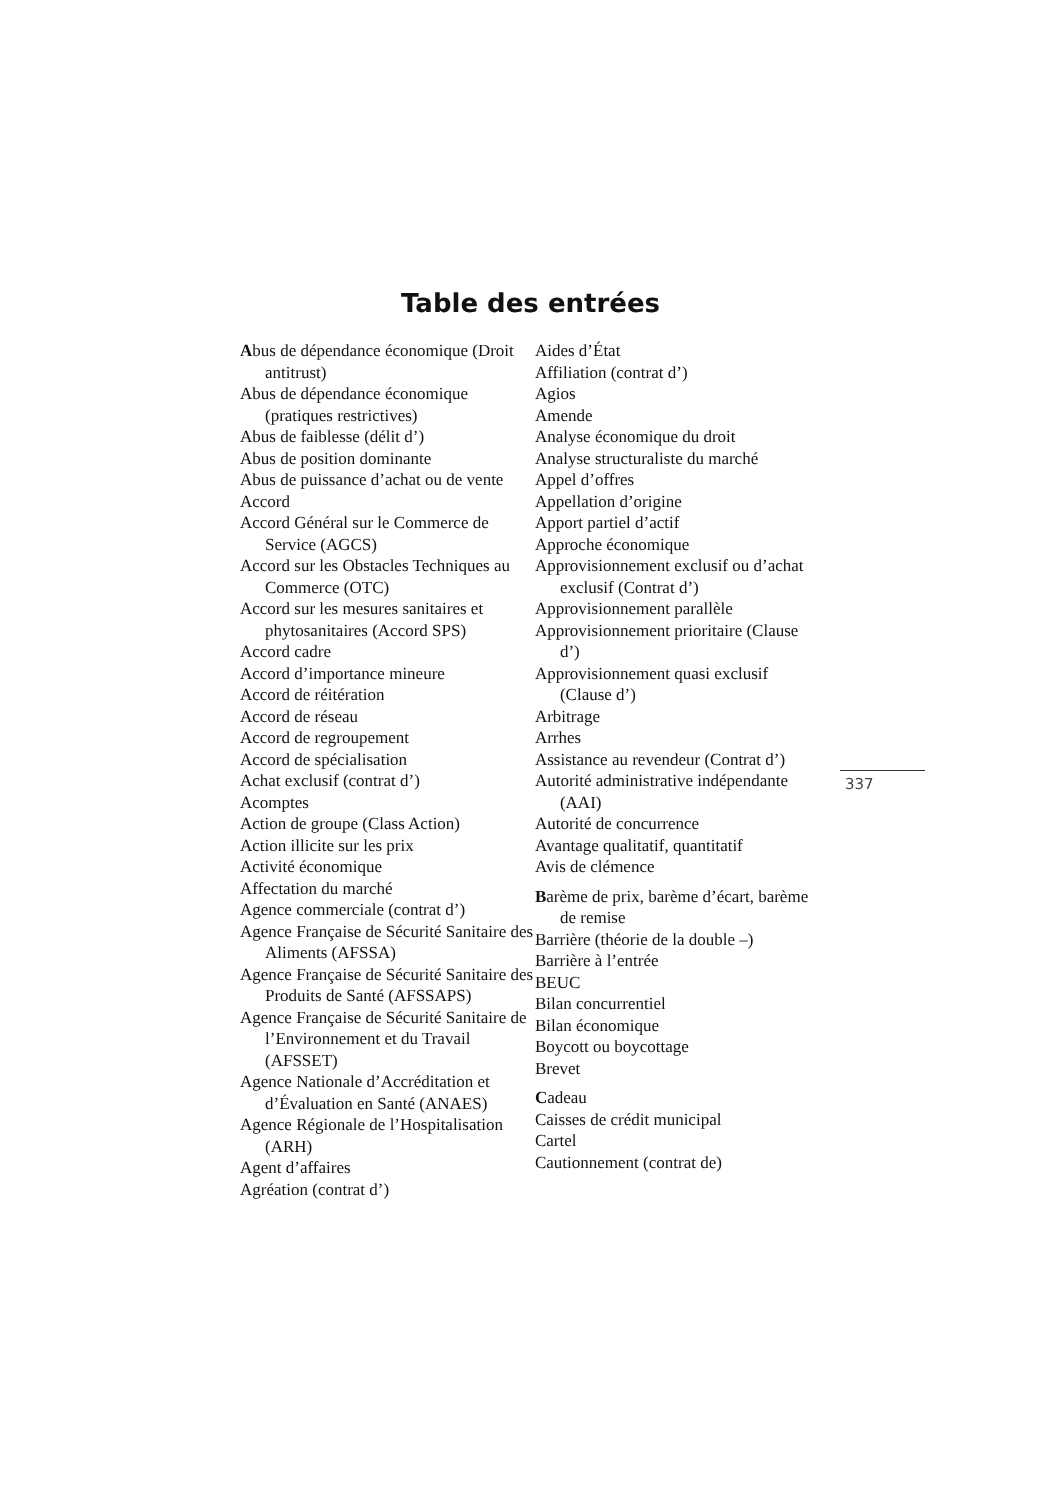Table des entrées
Abus de dépendance économique (Droit antitrust)
Abus de dépendance économique (pratiques restrictives)
Abus de faiblesse (délit d’)
Abus de position dominante
Abus de puissance d’achat ou de vente
Accord
Accord Général sur le Commerce de Service (AGCS)
Accord sur les Obstacles Techniques au Commerce (OTC)
Accord sur les mesures sanitaires et phytosanitaires (Accord SPS)
Accord cadre
Accord d’importance mineure
Accord de réitération
Accord de réseau
Accord de regroupement
Accord de spécialisation
Achat exclusif (contrat d’)
Acomptes
Action de groupe (Class Action)
Action illicite sur les prix
Activité économique
Affectation du marché
Agence commerciale (contrat d’)
Agence Française de Sécurité Sanitaire des Aliments (AFSSA)
Agence Française de Sécurité Sanitaire des Produits de Santé (AFSSAPS)
Agence Française de Sécurité Sanitaire de l’Environnement et du Travail (AFSSET)
Agence Nationale d’Accréditation et d’Évaluation en Santé (ANAES)
Agence Régionale de l’Hospitalisation (ARH)
Agent d’affaires
Agréation (contrat d’)
Aides d’État
Affiliation (contrat d’)
Agios
Amende
Analyse économique du droit
Analyse structuraliste du marché
Appel d’offres
Appellation d’origine
Apport partiel d’actif
Approche économique
Approvisionnement exclusif ou d’achat exclusif (Contrat d’)
Approvisionnement parallèle
Approvisionnement prioritaire (Clause d’)
Approvisionnement quasi exclusif (Clause d’)
Arbitrage
Arrhes
Assistance au revendeur (Contrat d’)
Autorité administrative indépendante (AAI)
Autorité de concurrence
Avantage qualitatif, quantitatif
Avis de clémence
Barème de prix, barème d’écart, barème de remise
Barrière (théorie de la double –)
Barrière à l’entrée
BEUC
Bilan concurrentiel
Bilan économique
Boycott ou boycottage
Brevet
Cadeau
Caisses de crédit municipal
Cartel
Cautionnement (contrat de)
337